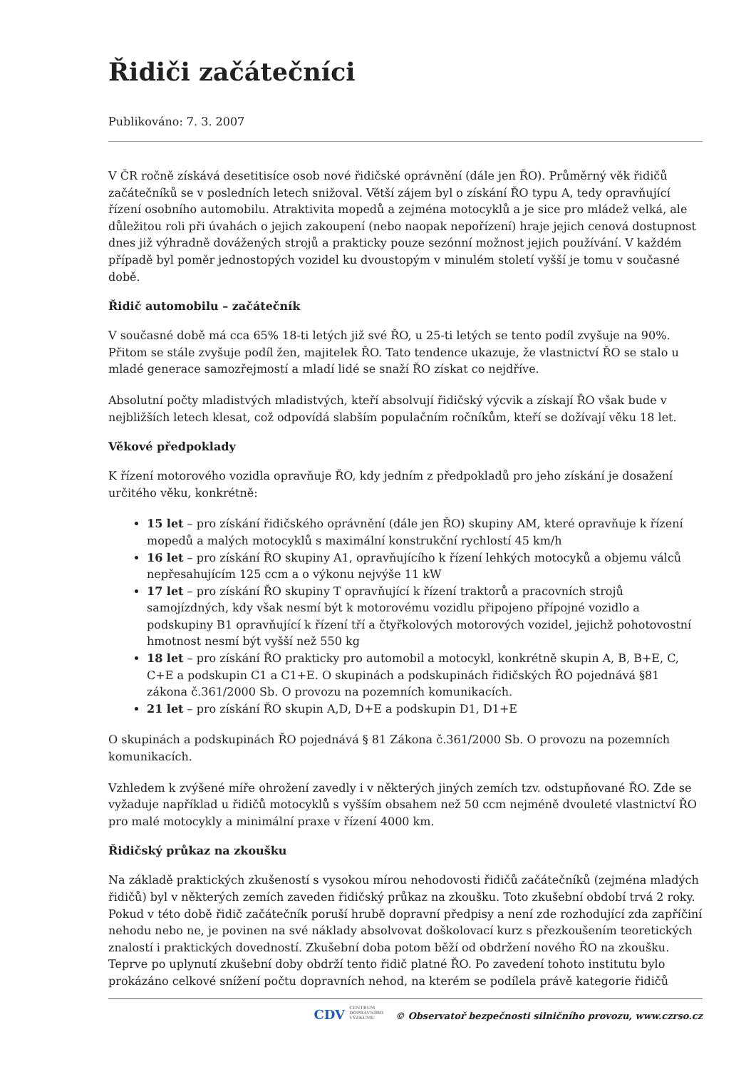Řidiči začátečníci
Publikováno: 7. 3. 2007
V ČR ročně získává desetitisíce osob nové řidičské oprávnění (dále jen ŘO). Průměrný věk řidičů začátečníků se v posledních letech snižoval. Větší zájem byl o získání ŘO typu A, tedy opravňující řízení osobního automobilu. Atraktivita mopedů a zejména motocyklů a je sice pro mládež velká, ale důležitou roli při úvahách o jejich zakoupení (nebo naopak nepořízení) hraje jejich cenová dostupnost dnes již výhradně dovážených strojů a prakticky pouze sezónní možnost jejich používání. V každém případě byl poměr jednostopých vozidel ku dvoustopým v minulém století vyšší je tomu v současné době.
Řidič automobilu – začátečník
V současné době má cca 65% 18-ti letých již své ŘO, u 25-ti letých se tento podíl zvyšuje na 90%. Přitom se stále zvyšuje podíl žen, majitelek ŘO. Tato tendence ukazuje, že vlastnictví ŘO se stalo u mladé generace samozřejmostí a mladí lidé se snaží ŘO získat co nejdříve.
Absolutní počty mladistvých mladistvých, kteří absolvují řidičský výcvik a získají ŘO však bude v nejbližších letech klesat, což odpovídá slabším populačním ročníkům, kteří se dožívají věku 18 let.
Věkové předpoklady
K řízení motorového vozidla opravňuje ŘO, kdy jedním z předpokladů pro jeho získání je dosažení určitého věku, konkrétně:
15 let – pro získání řidičského oprávnění (dále jen ŘO) skupiny AM, které opravňuje k řízení mopedů a malých motocyklů s maximální konstrukční rychlostí 45 km/h
16 let – pro získání ŘO skupiny A1, opravňujícího k řízení lehkých motocyků a objemu válců nepřesahujícím 125 ccm a o výkonu nejvýše 11 kW
17 let – pro získání ŘO skupiny T opravňující k řízení traktorů a pracovních strojů samojízdných, kdy však nesmí být k motorovému vozidlu připojeno přípojné vozidlo a podskupiny B1 opravňující k řízení tří a čtyřkolových motorových vozidel, jejichž pohotovostní hmotnost nesmí být vyšší než 550 kg
18 let – pro získání ŘO prakticky pro automobil a motocykl, konkrétně skupin A, B, B+E, C, C+E a podskupin C1 a C1+E. O skupinách a podskupinách řidičských ŘO pojednává §81 zákona č.361/2000 Sb. O provozu na pozemních komunikacích.
21 let – pro získání ŘO skupin A,D, D+E a podskupin D1, D1+E
O skupinách a podskupinách ŘO pojednává § 81 Zákona č.361/2000 Sb. O provozu na pozemních komunikacích.
Vzhledem k zvýšené míře ohrožení zavedly i v některých jiných zemích tzv. odstupňované ŘO. Zde se vyžaduje například u řidičů motocyklů s vyšším obsahem než 50 ccm nejméně dvouleté vlastnictví ŘO pro malé motocykly a minimální praxe v řízení 4000 km.
Řidičský průkaz na zkoušku
Na základě praktických zkušeností s vysokou mírou nehodovosti řidičů začátečníků (zejména mladých řidičů) byl v některých zemích zaveden řidičský průkaz na zkoušku. Toto zkušební období trvá 2 roky. Pokud v této době řidič začátečník poruší hrubě dopravní předpisy a není zde rozhodující zda zapříčiní nehodu nebo ne, je povinen na své náklady absolvovat doškolovací kurz s přezkoušením teoretických znalostí i praktických dovedností. Zkušební doba potom běží od obdržení nového ŘO na zkoušku. Teprve po uplynutí zkušební doby obdrží tento řidič platné ŘO. Po zavedení tohoto institutu bylo prokázáno celkové snížení počtu dopravních nehod, na kterém se podílela právě kategorie řidičů
CDV CENTRUM DOPRAVNÍHO VÝZKUMU © Observatoř bezpečnosti silničního provozu, www.czrso.cz